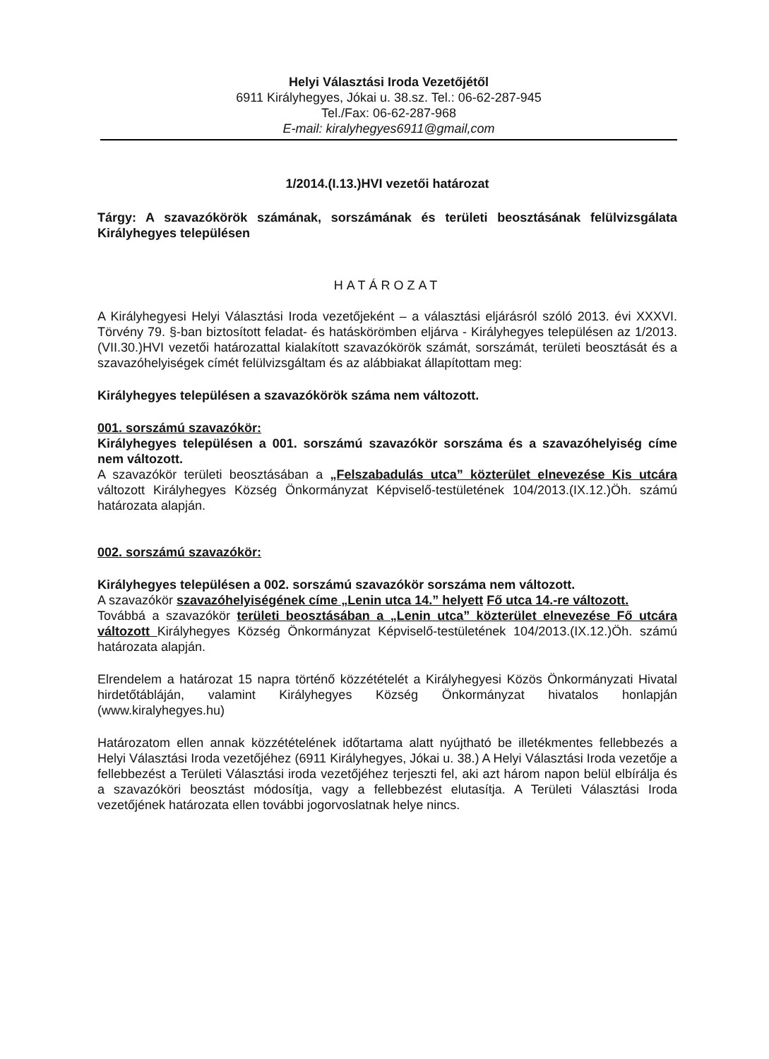Helyi Választási Iroda Vezetőjétől
6911 Királyhegyes, Jókai u. 38.sz. Tel.: 06-62-287-945
Tel./Fax: 06-62-287-968
E-mail: kiralyhegyes6911@gmail,com
1/2014.(I.13.)HVI vezetői határozat
Tárgy: A szavazókörök számának, sorszámának és területi beosztásának felülvizsgálata Királyhegyes településen
HATÁROZAT
A Királyhegyesi Helyi Választási Iroda vezetőjeként – a választási eljárásról szóló 2013. évi XXXVI. Törvény 79. §-ban biztosított feladat- és hatáskörömben eljárva - Királyhegyes településen az 1/2013.(VII.30.)HVI vezetői határozattal kialakított szavazókörök számát, sorszámát, területi beosztását és a szavazóhelyiségek címét felülvizsgáltam és az alábbiakat állapítottam meg:
Királyhegyes településen a szavazókörök száma nem változott.
001. sorszámú szavazókör:
Királyhegyes településen a 001. sorszámú szavazókör sorszáma és a szavazóhelyiség címe nem változott.
A szavazókör területi beosztásában a „Felszabadulás utca” közterület elnevezése Kis utcára változott Királyhegyes Község Önkormányzat Képviselő-testületének 104/2013.(IX.12.)Öh. számú határozata alapján.
002. sorszámú szavazókör:
Királyhegyes településen a 002. sorszámú szavazókör sorszáma nem változott.
A szavazókör szavazóhelyiségének címe „Lenin utca 14.” helyett Fő utca 14.-re változott.
Továbbá a szavazókör területi beosztásában a „Lenin utca” közterület elnevezése Fő utcára változott Királyhegyes Község Önkormányzat Képviselő-testületének 104/2013.(IX.12.)Öh. számú határozata alapján.
Elrendelem a határozat 15 napra történő közzétételét a Királyhegyesi Közös Önkormányzati Hivatal hirdetőtábláján, valamint Királyhegyes Község Önkormányzat hivatalos honlapján (www.kiralyhegyes.hu)
Határozatom ellen annak közzétételének időtartama alatt nyújtható be illetékmentes fellebbezés a Helyi Választási Iroda vezetőjéhez (6911 Királyhegyes, Jókai u. 38.) A Helyi Választási Iroda vezetője a fellebbezést a Területi Választási iroda vezetőjéhez terjeszti fel, aki azt három napon belül elbírálja és a szavazóköri beosztást módosítja, vagy a fellebbezést elutasítja. A Területi Választási Iroda vezetőjének határozata ellen további jogorvoslatnak helye nincs.